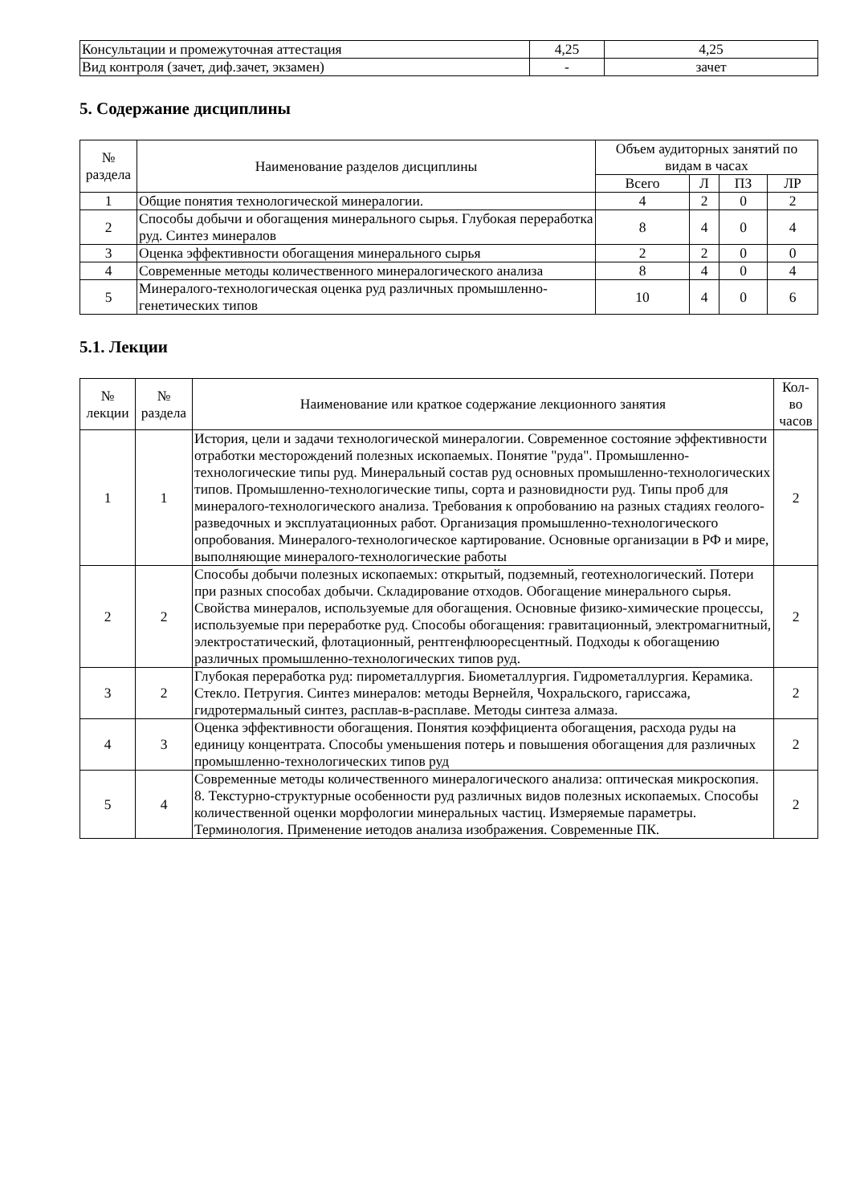| Консультации и промежуточная аттестация | 4,25 | 4,25 |
| Вид контроля (зачет, диф.зачет, экзамен) | - | зачет |
5. Содержание дисциплины
| № раздела | Наименование разделов дисциплины | Объем аудиторных занятий по видам в часах | | | |
| --- | --- | --- | --- | --- | --- |
| | | Всего | Л | ПЗ | ЛР |
| 1 | Общие понятия технологической минералогии. | 4 | 2 | 0 | 2 |
| 2 | Способы добычи и обогащения минерального сырья. Глубокая переработка руд. Синтез минералов | 8 | 4 | 0 | 4 |
| 3 | Оценка эффективности обогащения минерального сырья | 2 | 2 | 0 | 0 |
| 4 | Современные методы количественного минералогического анализа | 8 | 4 | 0 | 4 |
| 5 | Минералого-технологическая оценка руд различных промышленно-генетических типов | 10 | 4 | 0 | 6 |
5.1. Лекции
| № лекции | № раздела | Наименование или краткое содержание лекционного занятия | Кол- во часов |
| --- | --- | --- | --- |
| 1 | 1 | История, цели и задачи технологической минералогии. Современное состояние эффективности отработки месторождений полезных ископаемых. Понятие "руда". Промышленно-технологические типы руд. Минеральный состав руд основных промышленно-технологических типов. Промышленно-технологические типы, сорта и разновидности руд. Типы проб для минералого-технологического анализа. Требования к опробованию на разных стадиях геолого-разведочных и эксплуатационных работ. Организация промышленно-технологического опробования. Минералого-технологическое картирование. Основные организации в РФ и мире, выполняющие минералого-технологические работы | 2 |
| 2 | 2 | Способы добычи полезных ископаемых: открытый, подземный, геотехнологический. Потери при разных способах добычи. Складирование отходов. Обогащение минерального сырья. Свойства минералов, используемые для обогащения. Основные физико-химические процессы, используемые при переработке руд. Способы обогащения: гравитационный, электромагнитный, электростатический, флотационный, рентгенфлюоресцентный. Подходы к обогащению различных промышленно-технологических типов руд. | 2 |
| 3 | 2 | Глубокая переработка руд: пирометаллургия. Биометаллургия. Гидрометаллургия. Керамика. Стекло. Петругия. Синтез минералов: методы Вернейля, Чохральского, гариссажа, гидротермальный синтез, расплав-в-расплаве. Методы синтеза алмаза. | 2 |
| 4 | 3 | Оценка эффективности обогащения. Понятия коэффициента обогащения, расхода руды на единицу концентрата. Способы уменьшения потерь и повышения обогащения для различных промышленно-технологических типов руд | 2 |
| 5 | 4 | Современные методы количественного минералогического анализа: оптическая микроскопия. 8. Текстурно-структурные особенности руд различных видов полезных ископаемых. Способы количественной оценки морфологии минеральных частиц. Измеряемые параметры. Терминология. Применение иетодов анализа изображения. Современные ПК. | 2 |